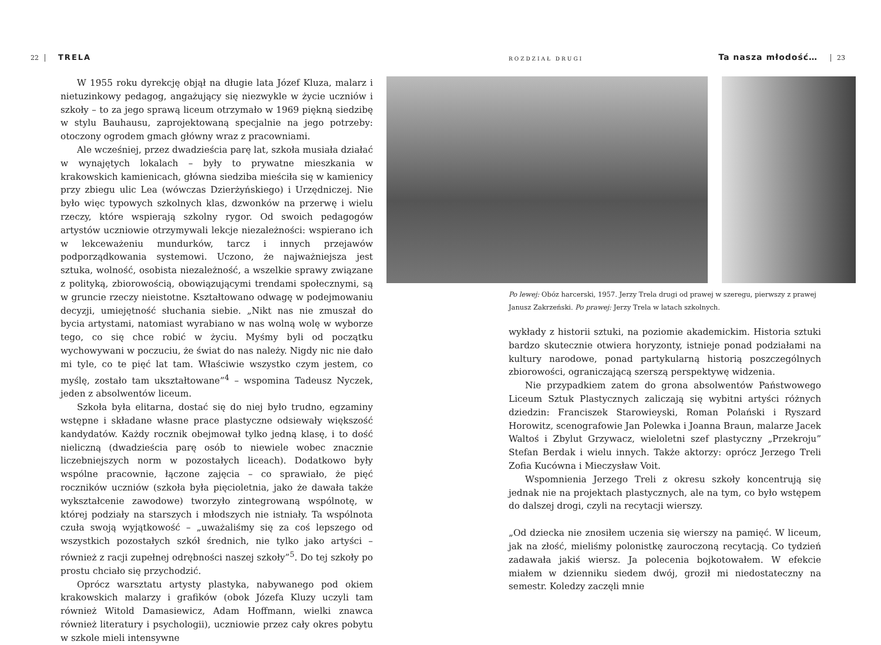22 TRELA
W 1955 roku dyrekcję objął na długie lata Józef Kluza, malarz i nietuzinkowy pedagog, angażujący się niezwykle w życie uczniów i szkoły – to za jego sprawą liceum otrzymało w 1969 piękną siedzibę w stylu Bauhausu, zaprojektowaną specjalnie na jego potrzeby: otoczony ogrodem gmach główny wraz z pracowniami.
Ale wcześniej, przez dwadzieścia parę lat, szkoła musiała działać w wynajętych lokalach – były to prywatne mieszkania w krakowskich kamienicach, główna siedziba mieściła się w kamienicy przy zbiegu ulic Lea (wówczas Dzierżyńskiego) i Urzędniczej. Nie było więc typowych szkolnych klas, dzwonków na przerwę i wielu rzeczy, które wspierają szkolny rygor. Od swoich pedagogów artystów uczniowie otrzymywali lekcje niezależności: wspierano ich w lekceważeniu mundurków, tarcz i innych przejawów podporządkowania systemowi. Uczono, że najważniejsza jest sztuka, wolność, osobista niezależność, a wszelkie sprawy związane z polityką, zbiorowością, obowiązującymi trendami społecznymi, są w gruncie rzeczy nieistotne. Kształtowano odwagę w podejmowaniu decyzji, umiejętność słuchania siebie. „Nikt nas nie zmuszał do bycia artystami, natomiast wyrabiano w nas wolną wolę w wyborze tego, co się chce robić w życiu. Myśmy byli od początku wychowywani w poczuciu, że świat do nas należy. Nigdy nic nie dało mi tyle, co te pięć lat tam. Właściwie wszystko czym jestem, co myślę, zostało tam ukształtowane”<sup>4</sup> – wspomina Tadeusz Nyczek, jeden z absolwentów liceum.
Szkoła była elitarna, dostać się do niej było trudno, egzaminy wstępne i składane własne prace plastyczne odsiewały większość kandydatów. Każdy rocznik obejmował tylko jedną klasę, i to dość nieliczną (dwadzieścia parę osób to niewiele wobec znacznie liczebniejszych norm w pozostałych liceach). Dodatkowo były wspólne pracownie, łączone zajęcia – co sprawiało, że pięć roczników uczniów (szkoła była pięcioletnia, jako że dawała także wykształcenie zawodowe) tworzyło zintegrowaną wspólnotę, w której podziały na starszych i młodszych nie istniały. Ta wspólnota czuła swoją wyjątkowość – „uważaliśmy się za coś lepszego od wszystkich pozostałych szkół średnich, nie tylko jako artyści – również z racji zupełnej odrębności naszej szkoły”<sup>5</sup>. Do tej szkoły po prostu chciało się przychodzić.
Oprócz warsztatu artysty plastyka, nabywanego pod okiem krakowskich malarzy i grafików (obok Józefa Kluzy uczyli tam również Witold Damasiewicz, Adam Hoffmann, wielki znawca również literatury i psychologii), uczniowie przez cały okres pobytu w szkole mieli intensywne
ROZDZIAŁ DRUGI Ta nasza młodość… 23
Po lewej: Obóz harcerski, 1957. Jerzy Trela drugi od prawej w szeregu, pierwszy z prawej Janusz Zakrzeński. Po prawej: Jerzy Trela w latach szkolnych.
wykłady z historii sztuki, na poziomie akademickim. Historia sztuki bardzo skutecznie otwiera horyzonty, istnieje ponad podziałami na kultury narodowe, ponad partykularną historią poszczególnych zbiorowości, ograniczającą szerszą perspektywę widzenia.
Nie przypadkiem zatem do grona absolwentów Państwowego Liceum Sztuk Plastycznych zaliczają się wybitni artyści różnych dziedzin: Franciszek Starowieyski, Roman Polański i Ryszard Horowitz, scenografowie Jan Polewka i Joanna Braun, malarze Jacek Waltoś i Zbylut Grzywacz, wieloletni szef plastyczny „Przekroju” Stefan Berdak i wielu innych. Także aktorzy: oprócz Jerzego Treli Zofia Kucówna i Mieczysław Voit.
Wspomnienia Jerzego Treli z okresu szkoły koncentrują się jednak nie na projektach plastycznych, ale na tym, co było wstępem do dalszej drogi, czyli na recytacji wierszy.
„Od dziecka nie znosiłem uczenia się wierszy na pamięć. W liceum, jak na złość, mieliśmy polonistkę zauroczoną recytacją. Co tydzień zadawała jakiś wiersz. Ja polecenia bojkotowałem. W efekcie miałem w dzienniku siedem dwój, groził mi niedostateczny na semestr. Koledzy zaczęli mnie